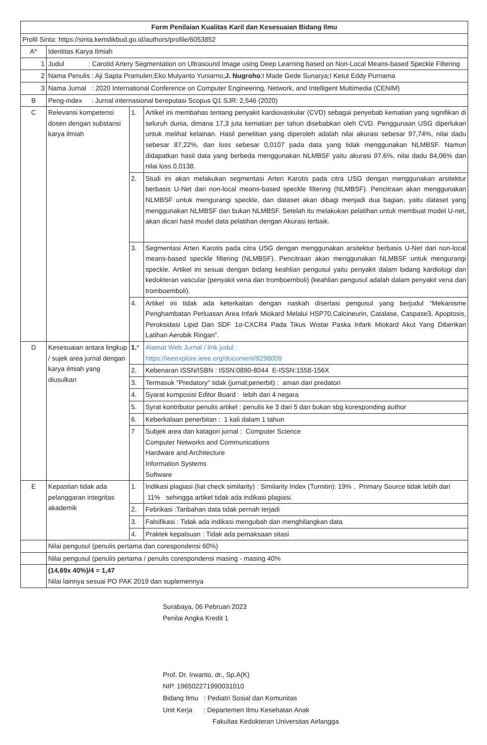| Form Penilaian Kualitas Karil dan Kesesuaian Bidang Ilmu | | | |
| Profil Sinta: https://sinta.kemdikbud.go.id/authors/profile/6053852 | | | |
| A* | Identitas Karya Ilmiah | | |
| 1 | Judul : Carotid Artery Segmentation on Ultrasound Image using Deep Learning based on Non-Local Means-based Speckle Filtering | | |
| 2 | Nama Penulis : Aji Sapta Pramulen;Eko Mulyanto Yuniarno; J. Nugroho ;I Made Gede Sunarya;I Ketut Eddy Purnama | | |
| 3 | Nama Jurnal : 2020 International Conference on Computer Engineering, Network, and Intelligent Multimedia (CENIM) | | |
| B | Peng-index : Jurnal internasional bereputasi Scopus Q1 SJR: 2,546 (2020) | | |
| C | Relevansi kompetensi dosen dengan substansi karya ilmiah | 1. | Artikel ini membahas tentang penyakit kardiovaskular (CVD) sebagai penyebab kematian yang signifikan di seluruh dunia, dimana 17,3 juta kematian per tahun disebabkan oleh CVD. Penggunaan USG diperlukan untuk melihat kelainan. Hasil penelitian yang diperoleh adalah nilai akurasi sebesar 97,74%, nilai dadu sebesar 87,22%, dan loss sebesar 0,0107 pada data yang tidak menggunakan NLMBSF. Namun didapatkan hasil data yang berbeda menggunakan NLMBSF yaitu akurasi 97,6%, nilai dadu 84,06% dan nilai loss 0,0138. |
| | | 2. | Studi ini akan melakukan segmentasi Arteri Karotis pada citra USG dengan menggunakan arsitektur berbasis U-Net dari non-local means-based speckle filtering (NLMBSF). Pencitraan akan menggunakan NLMBSF untuk mengurangi speckle, dan dataset akan dibagi menjadi dua bagian, yaitu dataset yang menggunakan NLMBSF dan bukan NLMBSF. Setelah itu melakukan pelatihan untuk membuat model U-net, akan dicari hasil model data pelatihan dengan Akurasi terbaik. |
| | | 3. | Segmentasi Arteri Karotis pada citra USG dengan menggunakan arsitektur berbasis U-Net dari non-local means-based speckle filtering (NLMBSF). Pencitraan akan menggunakan NLMBSF untuk mengurangi speckle. Artikel ini sesuai dengan bidang keahlian pengusul yaitu penyakit dalam bidang kardiologi dan kedokteran vascular (penyakit vena dan tromboemboli) (keahlian pengusul adalah dalam penyakit vena dan tromboemboli). |
| | | 4. | Artikel ini tidak ada keterkaitan dengan naskah disertasi pengusul yang berjudul “Mekanisme Penghambatan Perluasan Area Infark Miokard Melalui HSP70,Calcineurin, Catalase, Caspase3, Apoptosis, Peroksidasi Lipid Dan SDF 1α-CXCR4 Pada Tikus Wistar Paska Infark Miokard Akut Yang Diberikan Latihan Aerobik Ringan”. |
| D | Kesesuaian antara lingkup / sujek area jurnal dengan karya ilmiah yang diusulkan | 1. * | Alamat Web Jurnal / link judul : https://ieeexplore.ieee.org/document/9298009 |
| | | 2. | Kebenaran ISSN/ISBN : ISSN:0890-8044 E-ISSN:1558-156X |
| | | 3. | Termasuk "Predatory" tidak (jurnal;penerbit) : aman dari predatori |
| | | 4. | Syarat komposisi Editor Board : lebih dari 4 negara |
| | | 5. | Syrat kontributor penulis artikel : penulis ke 3 dari 5 dan bukan sbg koresponding author |
| | | 6. | Keberkalaan penerbitan : 1 kali dalam 1 tahun |
| | | 7 | Subjek area dan katagori jurnal : Computer Science Computer Networks and Communications Hardware and Architecture Information Systems Software |
| E | Kepastian tidak ada pelanggaran integritas akademik | 1. | Indikasi plagiasi (liat check similarity) : Similarity Index (Turnitin): 19% , Primary Source tidak lebih dari 11% sehingga artikel tidak ada indikasi plagiasi. |
| | | 2. | Febrikasi :Tanbahan data tidak pernah terjadi |
| | | 3. | Falsifikasi : Tidak ada indikasi mengubah dan menghilangkan data |
| | | 4. | Praktek kepalsuan : Tidak ada pemaksaan sitasi |
| | Nilai pengusul (penulis pertama dan corespondensi 60%) | | |
| | Nilai pengusul (penulis pertama / penulis corespondensi masing - masing 40% | | |
| | (14,69x 40%)/4 = 1,47 Nilai lainnya sesuai PO PAK 2019 dan suplemennya | | |
Surabaya, 06 Pebruari 2023
Penilai Angka Kredit 1
Prof. Dr. Irwanto, dr., Sp.A(K)
NIP. 196502271990031010
Bidang Ilmu : Pediatri Sosial dan Komunitas
Unit Kerja : Departemen Ilmu Kesehatan Anak
Fakultas Kedokteran Universitas Airlangga